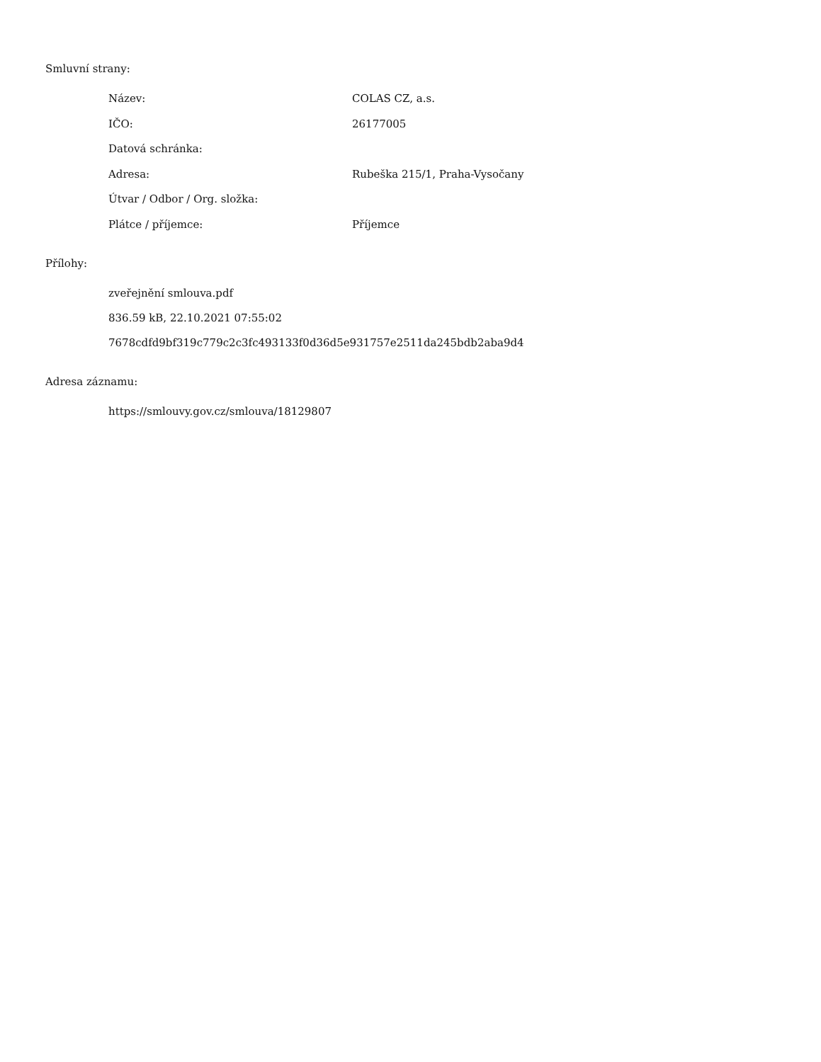Smluvní strany:
| Název: | COLAS CZ, a.s. |
| IČO: | 26177005 |
| Datová schránka: | |
| Adresa: | Rubeška 215/1, Praha-Vysočany |
| Útvar / Odbor / Org. složka: | |
| Plátce / příjemce: | Příjemce |
Přílohy:
zveřejnění smlouva.pdf
836.59 kB, 22.10.2021 07:55:02
7678cdfd9bf319c779c2c3fc493133f0d36d5e931757e2511da245bdb2aba9d4
Adresa záznamu:
https://smlouvy.gov.cz/smlouva/18129807